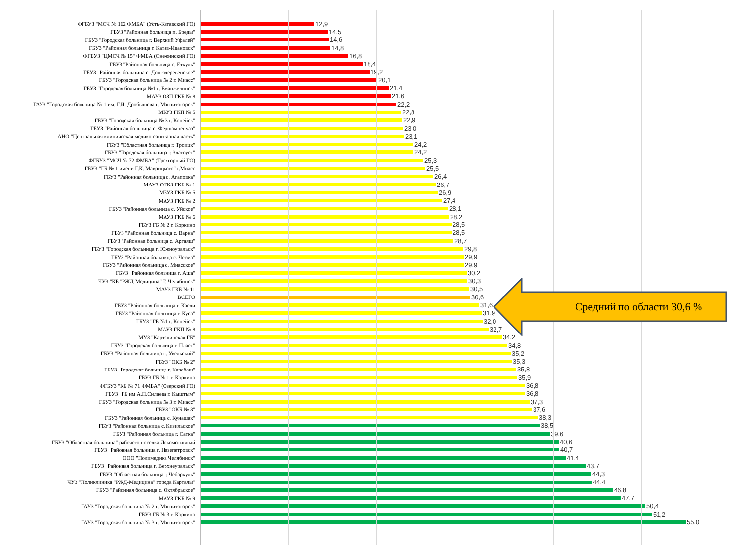ФГБУЗ "МСЧ № 162 ФМБА" (Усть-Катавский ГО)
12,9
ГБУЗ "Районная больница п. Бреды"
14,5
ГБУЗ "Городская больница г. Верхний Уфалей"
14,6
ГБУЗ "Районная больница г. Катав-Ивановск"
14,8
ФГБУЗ "ЦМСЧ № 15" ФМБА (Снежинский ГО)
16,8
ГБУЗ "Районная больница с. Еткуль"
18,4
ГБУЗ "Районная больница с. Долгодеревенское"
19,2
ГБУЗ "Городская больница № 2 г. Миасс"
20,1
ГБУЗ "Городская больница №1 г. Еманжелинск"
21,4
МАУЗ ОЗП ГКБ № 8
21,6
ГАУЗ "Городская больница № 1 им. Г.И. Дробышева г. Магнитогорск"
22,2
МБУЗ ГКП № 5
22,8
ГБУЗ "Городская больница № 3 г. Копейск"
22,9
ГБУЗ "Районная больница с. Фершампенуаз"
23,0
АНО "Центральная клиническая медико-санитарная часть"
23,1
ГБУЗ "Областная больница г. Троицк"
24,2
ГБУЗ "Городская больница г. Златоуст"
24,2
ФГБУЗ "МСЧ № 72 ФМБА" (Трехгорный ГО)
25,3
ГБУЗ "ГБ № 1 имени Г.К. Маврицкого" г.Миасс
25,5
ГБУЗ "Районная больница с. Агаповка"
26,4
МАУЗ ОТКЗ ГКБ № 1
26,7
МБУЗ ГКБ № 5
26,9
МАУЗ ГКБ № 2
27,4
ГБУЗ "Районная больница с. Уйское"
28,1
МАУЗ ГКБ № 6
28,2
ГБУЗ ГБ № 2 г. Коркино
28,5
ГБУЗ "Районная больница с. Варна"
28,5
ГБУЗ "Районная больница с. Аргаяш"
28,7
ГБУЗ "Городская больница г. Южноуральск"
29,8
ГБУЗ "Районная больница с. Чесма"
29,9
ГБУЗ "Районная больница с. Миасское"
29,9
ГБУЗ "Районная больница г. Аша"
30,2
ЧУЗ "КБ "РЖД-Медицина" Г. Челябинск"
30,3
МАУЗ ГКБ № 11
30,5
ВСЕГО
30,6
ГБУЗ "Районная больница г. Касли
31,6
ГБУЗ "Районная больница г. Куса"
31,9
ГБУЗ "ГБ №1 г. Копейск"
32,0
МАУЗ ГКП № 8
32,7
МУЗ "Карталинская ГБ"
34,2
ГБУЗ "Городская больница г. Пласт"
34,8
ГБУЗ "Районная больница п. Увельский"
35,2
ГБУЗ "ОКБ № 2"
35,3
ГБУЗ "Городская больница г. Карабаш"
35,8
ГБУЗ ГБ № 1 г. Коркино
35,9
ФГБУЗ "КБ № 71 ФМБА" (Озерский ГО)
36,8
ГБУЗ "ГБ им А.П.Силаева г. Кыштым"
36,8
ГБУЗ "Городская больница № 3 г. Миасс"
37,3
ГБУЗ "ОКБ № 3"
37,6
ГБУЗ "Районная больница с. Кунашак"
38,3
ГБУЗ "Районная больница с. Кизильское"
38,5
ГБУЗ "Районная больница г. Сатка"
39,6
ГБУЗ "Областная больница" рабочего поселка Локомотивный
40,6
ГБУЗ "Районная больница г. Нязепетровск"
40,7
ООО "Полимедика Челябинск"
41,4
ГБУЗ "Районная больница г. Верхнеуральск"
43,7
ГБУЗ "Областная больница г. Чебаркуль"
44,3
ЧУЗ "Поликлиника "РЖД-Медицина" города Карталы"
44,4
ГБУЗ "Районная больница с. Октябрьское"
46,8
МАУЗ ГКБ № 9
47,7
ГАУЗ "Городская больница № 2 г. Магнитогорск"
50,4
ГБУЗ ГБ № 3 г. Коркино
51,2
ГАУЗ "Городская больница № 3 г. Магнитогорск"
55,0
Средний по области 30,6 %